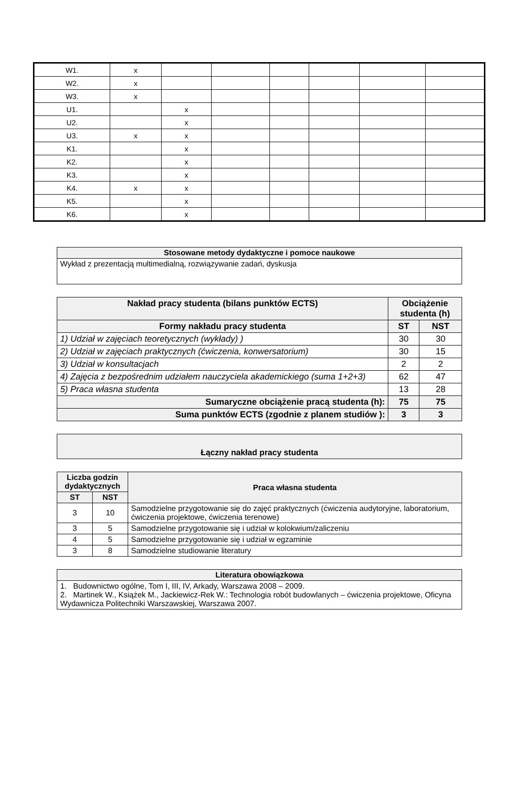| W1. | x | | | | | | |
| W2. | x | | | | | | |
| W3. | x | | | | | | |
| U1. | | x | | | | | |
| U2. | | x | | | | | |
| U3. | x | x | | | | | |
| K1. | | x | | | | | |
| K2. | | x | | | | | |
| K3. | | x | | | | | |
| K4. | x | x | | | | | |
| K5. | | x | | | | | |
| K6. | | x | | | | | |
| Stosowane metody dydaktyczne i pomoce naukowe |
| --- |
| Wykład z prezentacją multimedialną, rozwiązywanie zadań, dyskusja |
| Nakład pracy studenta (bilans punktów ECTS) | Obciążenie studenta (h) | |
| --- | --- | --- |
| Formy nakładu pracy studenta | ST | NST |
| 1) Udział w zajęciach teoretycznych (wykłady) ) | 30 | 30 |
| 2) Udział w zajęciach praktycznych (ćwiczenia, konwersatorium) | 30 | 15 |
| 3) Udział w konsultacjach | 2 | 2 |
| 4) Zajęcia z bezpośrednim udziałem nauczyciela akademickiego (suma 1+2+3) | 62 | 47 |
| 5) Praca własna studenta | 13 | 28 |
| Sumaryczne obciążenie pracą studenta (h): | 75 | 75 |
| Suma punktów ECTS (zgodnie z planem studiów ): | 3 | 3 |
| Łączny nakład pracy studenta |
| --- |
| Liczba godzin dydaktycznych | | Praca własna studenta |
| --- | --- | --- |
| ST | NST | |
| 3 | 10 | Samodzielne przygotowanie się do zajęć praktycznych (ćwiczenia audytoryjne, laboratorium, ćwiczenia projektowe, ćwiczenia terenowe) |
| 3 | 5 | Samodzielne przygotowanie się i udział w kolokwium/zaliczeniu |
| 4 | 5 | Samodzielne przygotowanie się i udział w egzaminie |
| 3 | 8 | Samodzielne studiowanie literatury |
| Literatura obowiązkowa |
| --- |
| 1. Budownictwo ogólne, Tom I, III, IV, Arkady, Warszawa 2008 – 2009. 2. Martinek W., Książek M., Jackiewicz-Rek W.: Technologia robót budowlanych – ćwiczenia projektowe, Oficyna Wydawnicza Politechniki Warszawskiej, Warszawa 2007. |